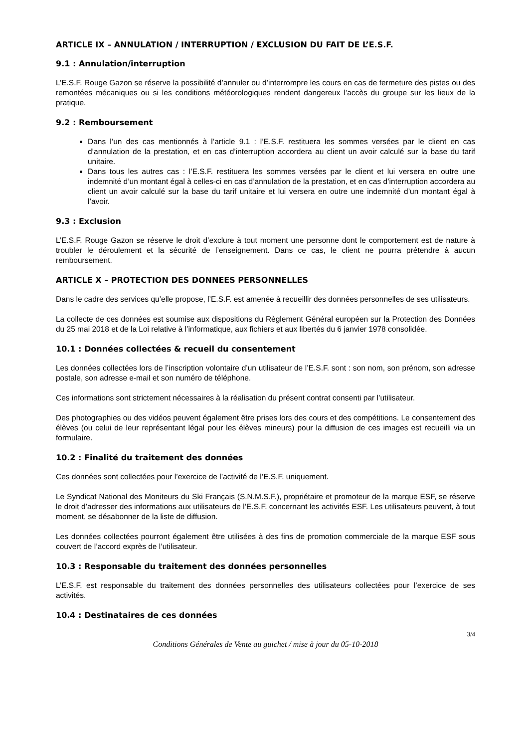ARTICLE IX – ANNULATION / INTERRUPTION / EXCLUSION DU FAIT DE L’E.S.F.
9.1 : Annulation/interruption
L’E.S.F. Rouge Gazon se réserve la possibilité d’annuler ou d’interrompre les cours en cas de fermeture des pistes ou des remontées mécaniques ou si les conditions météorologiques rendent dangereux l’accès du groupe sur les lieux de la pratique.
9.2 : Remboursement
Dans l’un des cas mentionnés à l’article 9.1 : l’E.S.F. restituera les sommes versées par le client en cas d’annulation de la prestation, et en cas d’interruption accordera au client un avoir calculé sur la base du tarif unitaire.
Dans tous les autres cas : l’E.S.F. restituera les sommes versées par le client et lui versera en outre une indemnité d’un montant égal à celles-ci en cas d’annulation de la prestation, et en cas d’interruption accordera au client un avoir calculé sur la base du tarif unitaire et lui versera en outre une indemnité d’un montant égal à l’avoir.
9.3 : Exclusion
L’E.S.F. Rouge Gazon se réserve le droit d’exclure à tout moment une personne dont le comportement est de nature à troubler le déroulement et la sécurité de l’enseignement. Dans ce cas, le client ne pourra prétendre à aucun remboursement.
ARTICLE X – PROTECTION DES DONNEES PERSONNELLES
Dans le cadre des services qu’elle propose, l’E.S.F. est amenée à recueillir des données personnelles de ses utilisateurs.
La collecte de ces données est soumise aux dispositions du Règlement Général européen sur la Protection des Données du 25 mai 2018 et de la Loi relative à l’informatique, aux fichiers et aux libertés du 6 janvier 1978 consolidée.
10.1 : Données collectées & recueil du consentement
Les données collectées lors de l’inscription volontaire d’un utilisateur de l’E.S.F. sont : son nom, son prénom, son adresse postale, son adresse e-mail et son numéro de téléphone.
Ces informations sont strictement nécessaires à la réalisation du présent contrat consenti par l’utilisateur.
Des photographies ou des vidéos peuvent également être prises lors des cours et des compétitions. Le consentement des élèves (ou celui de leur représentant légal pour les élèves mineurs) pour la diffusion de ces images est recueilli via un formulaire.
10.2 : Finalité du traitement des données
Ces données sont collectées pour l’exercice de l’activité de l’E.S.F. uniquement.
Le Syndicat National des Moniteurs du Ski Français (S.N.M.S.F.), propriétaire et promoteur de la marque ESF, se réserve le droit d’adresser des informations aux utilisateurs de l’E.S.F. concernant les activités ESF. Les utilisateurs peuvent, à tout moment, se désabonner de la liste de diffusion.
Les données collectées pourront également être utilisées à des fins de promotion commerciale de la marque ESF sous couvert de l’accord exprès de l’utilisateur.
10.3 : Responsable du traitement des données personnelles
L’E.S.F. est responsable du traitement des données personnelles des utilisateurs collectées pour l’exercice de ses activités.
10.4 : Destinataires de ces données
3/4
Conditions Générales de Vente au guichet / mise à jour du 05-10-2018